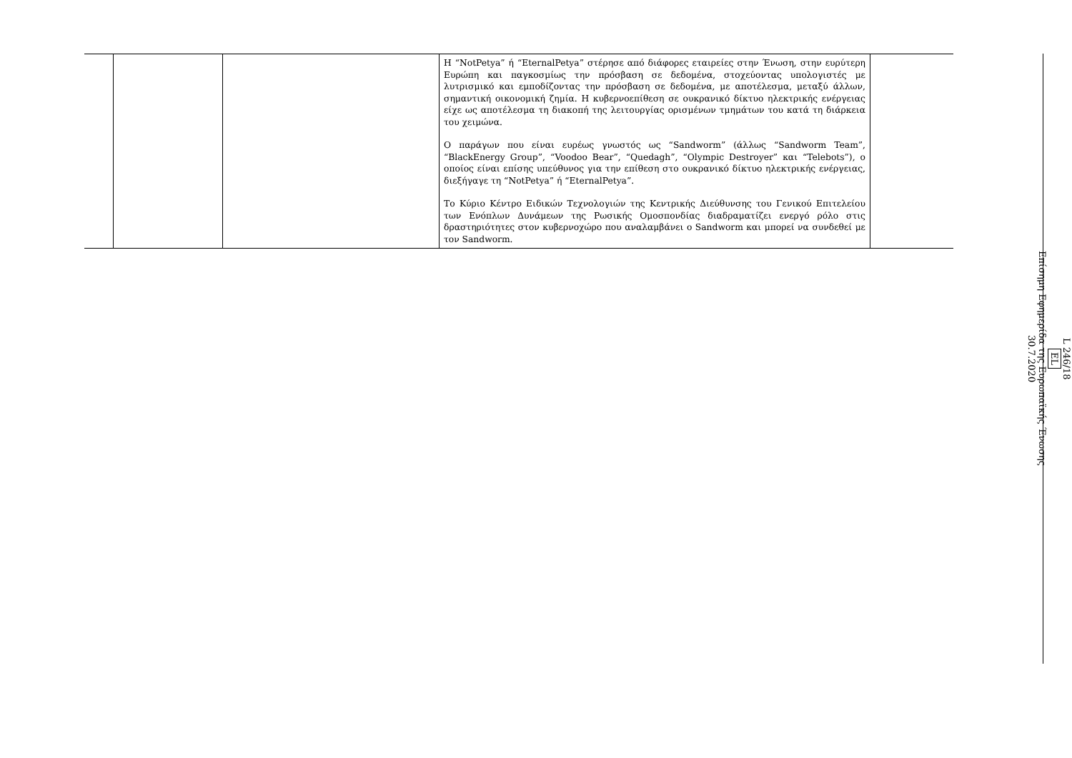| | | | Η “NotPetya” ή “EternalPetya” στέρησε από διάφορες εταιρείες στην Ένωση, στην ευρύτερη Ευρώπη και παγκοσμίως την πρόσβαση σε δεδομένα, στοχεύοντας υπολογιστές με λυτρισμικό και εμποδίζοντας την πρόσβαση σε δεδομένα, με αποτέλεσμα, μεταξύ άλλων, σημαντική οικονομική ζημία. Η κυβερνοεπίθεση σε ουκρανικό δίκτυο ηλεκτρικής ενέργειας είχε ως αποτέλεσμα τη διακοπή της λειτουργίας ορισμένων τμημάτων του κατά τη διάρκεια του χειμώνα. Ο παράγων που είναι ευρέως γνωστός ως “Sandworm” (άλλως “Sandworm Team”, “BlackEnergy Group”, “Voodoo Bear”, “Quedagh”, “Olympic Destroyer” και “Telebots”), ο οποίος είναι επίσης υπεύθυνος για την επίθεση στο ουκρανικό δίκτυο ηλεκτρικής ενέργειας, διεξήγαγε τη “NotPetya” ή “EternalPetya”. Το Κύριο Κέντρο Ειδικών Τεχνολογιών της Κεντρικής Διεύθυνσης του Γενικού Επιτελείου των Ενόπλων Δυνάμεων της Ρωσικής Ομοσπονδίας διαδραματίζει ενεργό ρόλο στις δραστηριότητες στον κυβερνοχώρο που αναλαμβάνει ο Sandworm και μπορεί να συνδεθεί με τον Sandworm. | |
L 246/18
EL
Επίσημη Εφημερίδα της Ευρωπαϊκής Ένωσης
30.7.2020